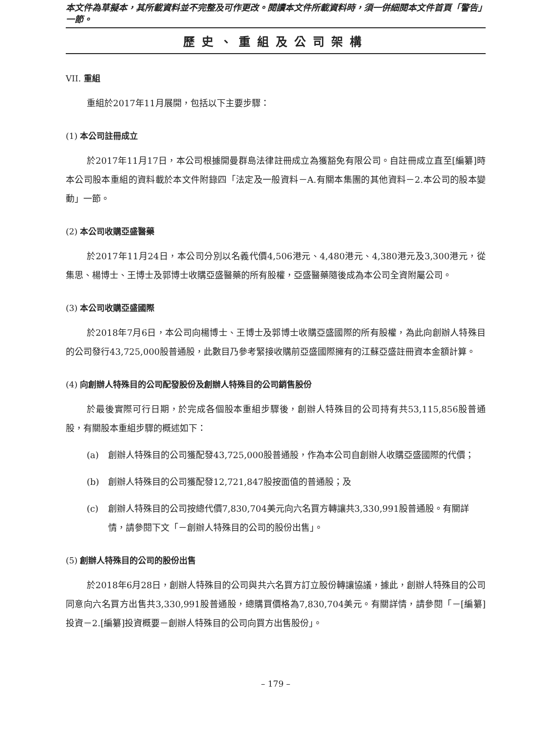本文件為草擬本，其所載資料並不完整及可作更改。閱讀本文件所載資料時，須一併細閱本文件首頁「警告」一節。
歷史、重組及公司架構
VII. 重組
重組於2017年11月展開，包括以下主要步驟：
(1) 本公司註冊成立
於2017年11月17日，本公司根據開曼群島法律註冊成立為獲豁免有限公司。自註冊成立直至[編纂]時本公司股本重組的資料載於本文件附錄四「法定及一般資料－A.有關本集團的其他資料－2.本公司的股本變動」一節。
(2) 本公司收購亞盛醫藥
於2017年11月24日，本公司分別以名義代價4,506港元、4,480港元、4,380港元及3,300港元，從集思、楊博士、王博士及郭博士收購亞盛醫藥的所有股權，亞盛醫藥隨後成為本公司全資附屬公司。
(3) 本公司收購亞盛國際
於2018年7月6日，本公司向楊博士、王博士及郭博士收購亞盛國際的所有股權，為此向創辦人特殊目的公司發行43,725,000股普通股，此數目乃參考緊接收購前亞盛國際擁有的江蘇亞盛註冊資本金額計算。
(4) 向創辦人特殊目的公司配發股份及創辦人特殊目的公司銷售股份
於最後實際可行日期，於完成各個股本重組步驟後，創辦人特殊目的公司持有共53,115,856股普通股，有關股本重組步驟的概述如下：
(a) 創辦人特殊目的公司獲配發43,725,000股普通股，作為本公司自創辦人收購亞盛國際的代價；
(b) 創辦人特殊目的公司獲配發12,721,847股按面值的普通股；及
(c) 創辦人特殊目的公司按總代價7,830,704美元向六名買方轉讓共3,330,991股普通股。有關詳情，請參閱下文「－創辦人特殊目的公司的股份出售」。
(5) 創辦人特殊目的公司的股份出售
於2018年6月28日，創辦人特殊目的公司與共六名買方訂立股份轉讓協議，據此，創辦人特殊目的公司同意向六名買方出售共3,330,991股普通股，總購買價格為7,830,704美元。有關詳情，請參閱「－[編纂]投資－2.[編纂]投資概要－創辦人特殊目的公司向買方出售股份」。
– 179 –